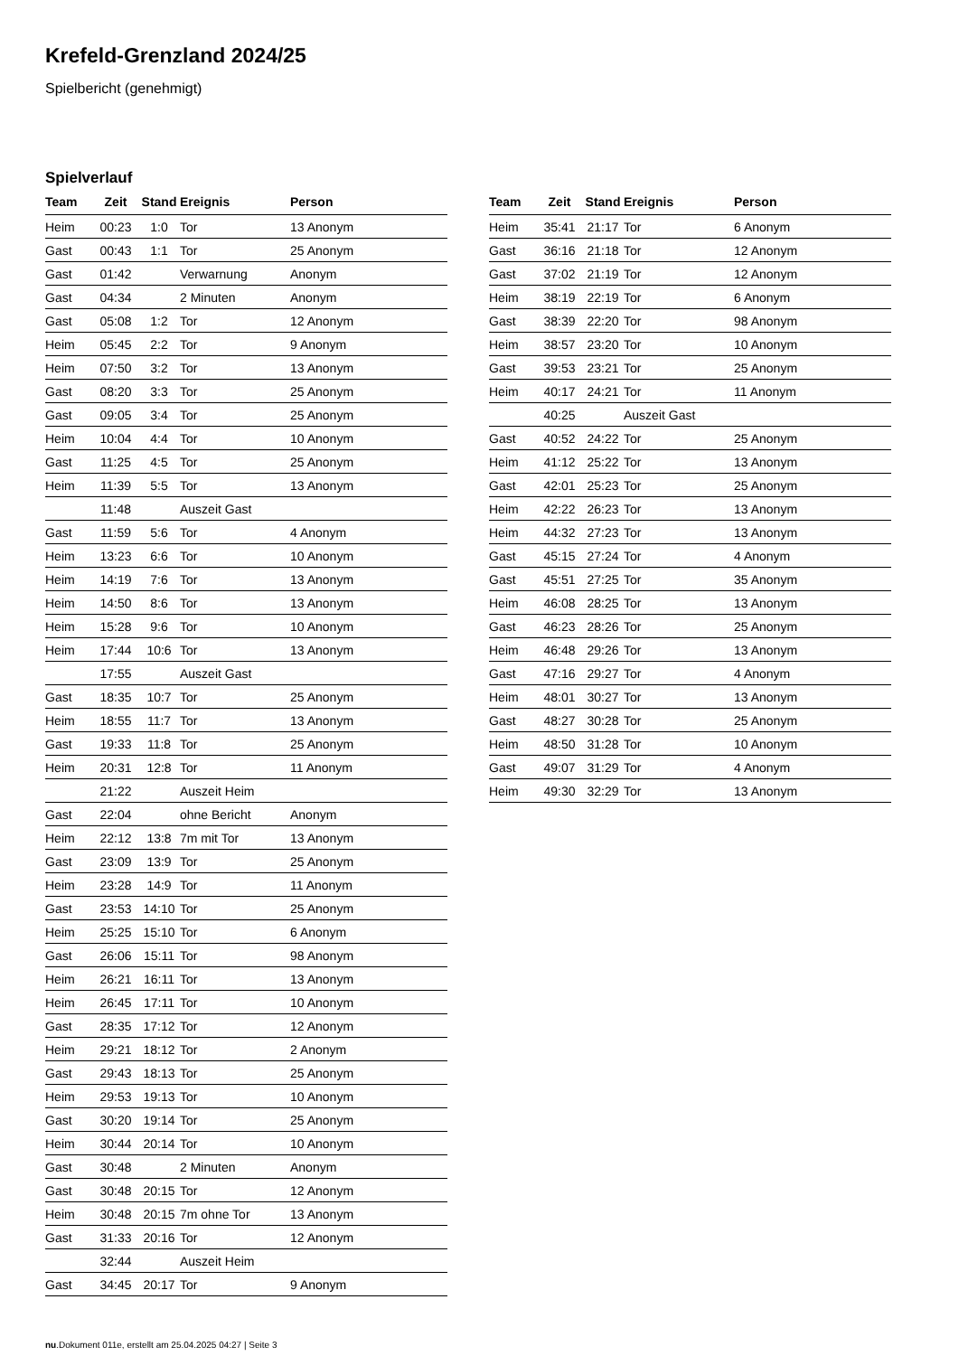Krefeld-Grenzland 2024/25
Spielbericht (genehmigt)
Spielverlauf
| Team | Zeit | Stand | Ereignis | Person |
| --- | --- | --- | --- | --- |
| Heim | 00:23 | 1:0 | Tor | 13 Anonym |
| Gast | 00:43 | 1:1 | Tor | 25 Anonym |
| Gast | 01:42 | | Verwarnung | Anonym |
| Gast | 04:34 | | 2 Minuten | Anonym |
| Gast | 05:08 | 1:2 | Tor | 12 Anonym |
| Heim | 05:45 | 2:2 | Tor | 9 Anonym |
| Heim | 07:50 | 3:2 | Tor | 13 Anonym |
| Gast | 08:20 | 3:3 | Tor | 25 Anonym |
| Gast | 09:05 | 3:4 | Tor | 25 Anonym |
| Heim | 10:04 | 4:4 | Tor | 10 Anonym |
| Gast | 11:25 | 4:5 | Tor | 25 Anonym |
| Heim | 11:39 | 5:5 | Tor | 13 Anonym |
| | 11:48 | | Auszeit Gast | |
| Gast | 11:59 | 5:6 | Tor | 4 Anonym |
| Heim | 13:23 | 6:6 | Tor | 10 Anonym |
| Heim | 14:19 | 7:6 | Tor | 13 Anonym |
| Heim | 14:50 | 8:6 | Tor | 13 Anonym |
| Heim | 15:28 | 9:6 | Tor | 10 Anonym |
| Heim | 17:44 | 10:6 | Tor | 13 Anonym |
| | 17:55 | | Auszeit Gast | |
| Gast | 18:35 | 10:7 | Tor | 25 Anonym |
| Heim | 18:55 | 11:7 | Tor | 13 Anonym |
| Gast | 19:33 | 11:8 | Tor | 25 Anonym |
| Heim | 20:31 | 12:8 | Tor | 11 Anonym |
| | 21:22 | | Auszeit Heim | |
| Gast | 22:04 | | ohne Bericht | Anonym |
| Heim | 22:12 | 13:8 | 7m mit Tor | 13 Anonym |
| Gast | 23:09 | 13:9 | Tor | 25 Anonym |
| Heim | 23:28 | 14:9 | Tor | 11 Anonym |
| Gast | 23:53 | 14:10 | Tor | 25 Anonym |
| Heim | 25:25 | 15:10 | Tor | 6 Anonym |
| Gast | 26:06 | 15:11 | Tor | 98 Anonym |
| Heim | 26:21 | 16:11 | Tor | 13 Anonym |
| Heim | 26:45 | 17:11 | Tor | 10 Anonym |
| Gast | 28:35 | 17:12 | Tor | 12 Anonym |
| Heim | 29:21 | 18:12 | Tor | 2 Anonym |
| Gast | 29:43 | 18:13 | Tor | 25 Anonym |
| Heim | 29:53 | 19:13 | Tor | 10 Anonym |
| Gast | 30:20 | 19:14 | Tor | 25 Anonym |
| Heim | 30:44 | 20:14 | Tor | 10 Anonym |
| Gast | 30:48 | | 2 Minuten | Anonym |
| Gast | 30:48 | 20:15 | Tor | 12 Anonym |
| Heim | 30:48 | 20:15 | 7m ohne Tor | 13 Anonym |
| Gast | 31:33 | 20:16 | Tor | 12 Anonym |
| | 32:44 | | Auszeit Heim | |
| Gast | 34:45 | 20:17 | Tor | 9 Anonym |
| Team | Zeit | Stand | Ereignis | Person |
| --- | --- | --- | --- | --- |
| Heim | 35:41 | 21:17 | Tor | 6 Anonym |
| Gast | 36:16 | 21:18 | Tor | 12 Anonym |
| Gast | 37:02 | 21:19 | Tor | 12 Anonym |
| Heim | 38:19 | 22:19 | Tor | 6 Anonym |
| Gast | 38:39 | 22:20 | Tor | 98 Anonym |
| Heim | 38:57 | 23:20 | Tor | 10 Anonym |
| Gast | 39:53 | 23:21 | Tor | 25 Anonym |
| Heim | 40:17 | 24:21 | Tor | 11 Anonym |
| | 40:25 | | Auszeit Gast | |
| Gast | 40:52 | 24:22 | Tor | 25 Anonym |
| Heim | 41:12 | 25:22 | Tor | 13 Anonym |
| Gast | 42:01 | 25:23 | Tor | 25 Anonym |
| Heim | 42:22 | 26:23 | Tor | 13 Anonym |
| Heim | 44:32 | 27:23 | Tor | 13 Anonym |
| Gast | 45:15 | 27:24 | Tor | 4 Anonym |
| Gast | 45:51 | 27:25 | Tor | 35 Anonym |
| Heim | 46:08 | 28:25 | Tor | 13 Anonym |
| Gast | 46:23 | 28:26 | Tor | 25 Anonym |
| Heim | 46:48 | 29:26 | Tor | 13 Anonym |
| Gast | 47:16 | 29:27 | Tor | 4 Anonym |
| Heim | 48:01 | 30:27 | Tor | 13 Anonym |
| Gast | 48:27 | 30:28 | Tor | 25 Anonym |
| Heim | 48:50 | 31:28 | Tor | 10 Anonym |
| Gast | 49:07 | 31:29 | Tor | 4 Anonym |
| Heim | 49:30 | 32:29 | Tor | 13 Anonym |
nu.Dokument 011e, erstellt am 25.04.2025 04:27 | Seite 3